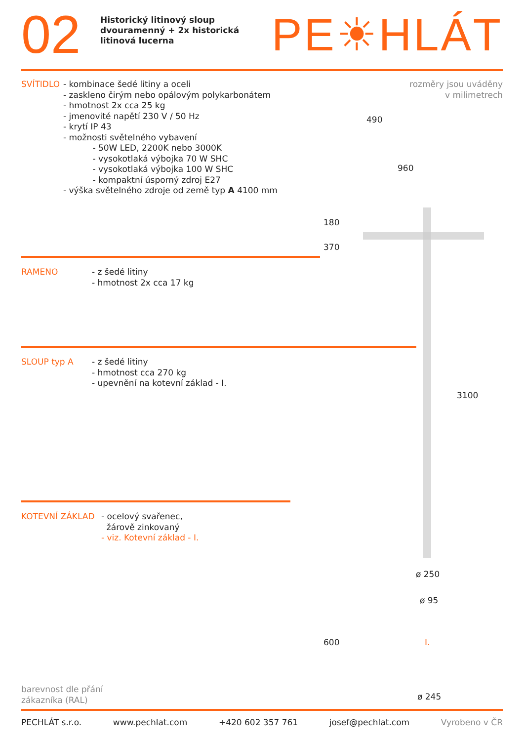02
Historický litinový sloup dvouramenný + 2x historická litinová lucerna
PE☀HLÁT
rozměry jsou uváděny
v milimetrech
SVÍTIDLO - kombinace šedé litiny a oceli
- zaskleno čirým nebo opálovým polykarbonátem
- hmotnost 2x cca 25 kg
- jmenovité napětí 230 V / 50 Hz
- krytí IP 43
- možnosti světelného vybavení
- 50W LED, 2200K nebo 3000K
- vysokotlaká výbojka 70 W SHC
- vysokotlaká výbojka 100 W SHC
- kompaktní úsporný zdroj E27
- výška světelného zdroje od země typ A 4100 mm
RAMENO - z šedé litiny
- hmotnost 2x cca 17 kg
SLOUP typ A - z šedé litiny
- hmotnost cca 270 kg
- upevnění na kotevní základ - I.
KOTEVNÍ ZÁKLAD - ocelový svařenec,
žárově zinkovaný
- viz. Kotevní základ - I.
490
960
180
370
3100
ø 250
ø 95
I.
ø 245
600
barevnost dle přání
zákazníka (RAL)
PECHLÁT s.r.o. www.pechlat.com +420 602 357 761 josef@pechlat.com Vyrobeno v ČR